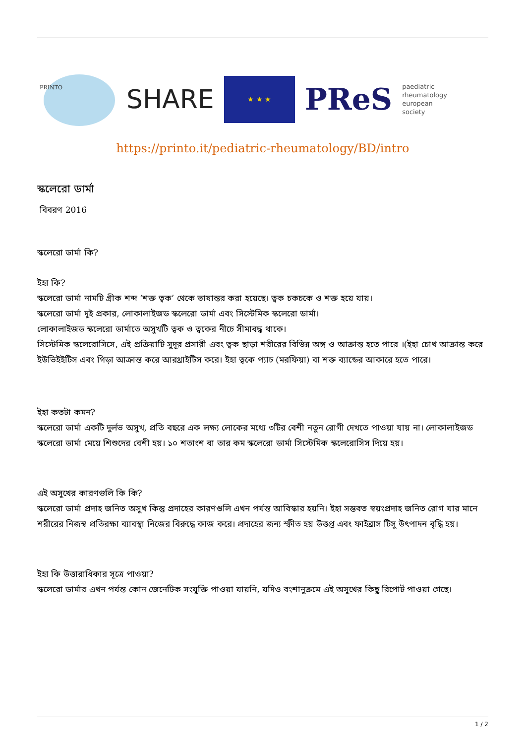PRINTO
SHARE
★ ★ ★
PReS
paediatric
rheumatology
european
society
https://printo.it/pediatric-rheumatology/BD/intro
স্কলেরো ডার্মা
বিবরণ 2016
স্কলেরো ডার্মা কি?
ইহা কি?
স্কলেরো ডার্মা নামটি গ্রীক শব্দ ‘শক্ত ত্বক’ থেকে ভাষান্তর করা হয়েছে। ত্বক চকচকে ও শক্ত হয়ে যায়।
স্কলেরো ডার্মা দুই প্রকার, লোকালাইজড স্কলেরো ডার্মা এবং সিস্টেমিক স্কলেরো ডার্মা।
লোকালাইজড স্কলেরো ডার্মাতে অসুখটি ত্বক ও ত্বকের নীচে সীমাবদ্ধ থাকে।
সিস্টেমিক স্কলেরোসিসে, এই প্রক্রিয়াটি সুদূর প্রসারী এবং ত্বক ছাড়া শরীরের বিভিন্ন অঙ্গ ও আক্রান্ত হতে পারে ।(ইহা চোখ আক্রান্ত করে ইউভিইইটিস এবং গিড়া আক্রান্ত করে আরথ্রাইটিস করে। ইহা ত্বকে প্যাচ (মরফিয়া) বা শক্ত ব্যান্ডের আকারে হতে পারে।
ইহা কতটা কমন?
স্কলেরো ডার্মা একটি দুর্লভ অসুখ, প্রতি বছরে এক লক্ষ্য লোকের মধ্যে ৩টির বেশী নতুন রোগী দেখতে পাওয়া যায় না। লোকালাইজড স্কলেরো ডার্মা মেয়ে শিশুদের বেশী হয়। ১০ শতাংশ বা তার কম স্কলেরো ডার্মা সিস্টেমিক স্কলেরোসিস দিয়ে হয়।
এই অসুখের কারণগুলি কি কি?
স্কলেরো ডার্মা প্রদাহ জনিত অসুখ কিন্তু প্রদাহের কারণগুলি এখন পর্যন্ত আবিস্কার হয়নি। ইহা সম্ভবত স্বয়ংপ্রদাহ জনিত রোগ যার মানে শরীরের নিজস্ব প্রতিরক্ষা ব্যাবস্থা নিজের বিরুদ্ধে কাজ করে। প্রদাহের জন্য স্ফীত হয় উত্তপ্ত এবং ফাইব্রাস টিসু উৎপাদন বৃদ্ধি হয়।
ইহা কি উত্তারাধিকার সূত্রে পাওয়া?
স্কলেরো ডার্মার এখন পর্যন্ত কোন জেনেটিক সংযুক্তি পাওয়া যায়নি, যদিও বংশানুক্রমে এই অসুখের কিছু রিপোর্ট পাওয়া গেছে।
1 / 2